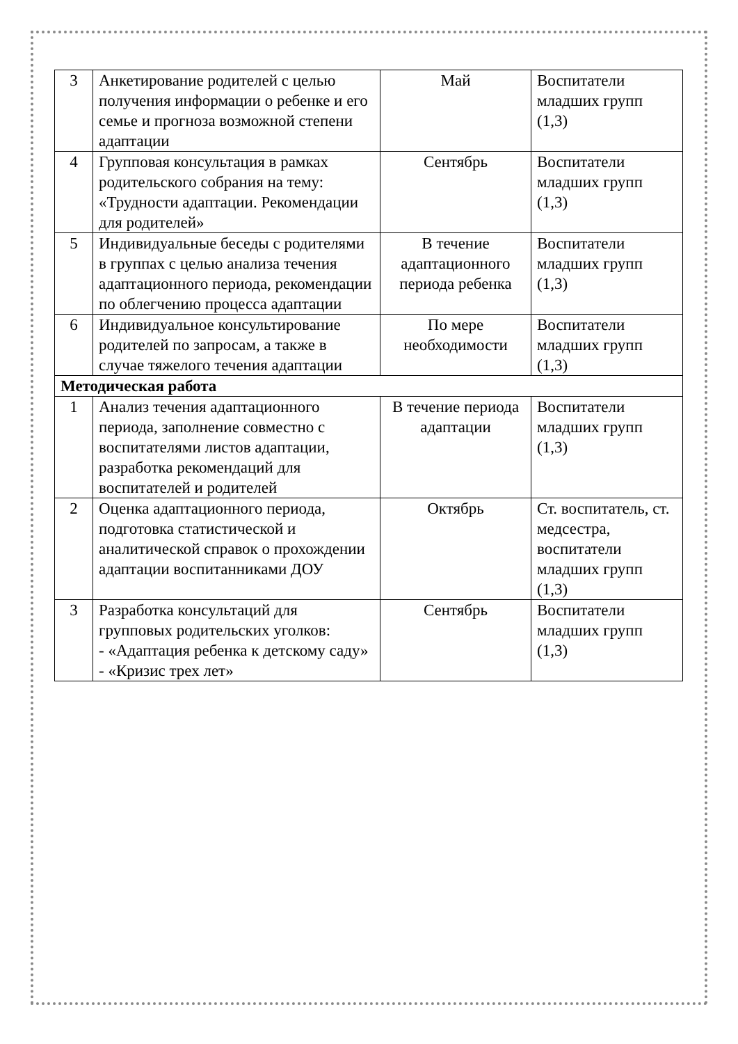| 3 | Анкетирование родителей с целью получения информации о ребенке и его семье и прогноза возможной степени адаптации | Май | Воспитатели младших групп (1,3) |
| 4 | Групповая консультация в рамках родительского собрания на тему: «Трудности адаптации. Рекомендации для родителей» | Сентябрь | Воспитатели младших групп (1,3) |
| 5 | Индивидуальные беседы с родителями в группах с целью анализа течения адаптационного периода, рекомендации по облегчению процесса адаптации | В течение адаптационного периода ребенка | Воспитатели младших групп (1,3) |
| 6 | Индивидуальное консультирование родителей по запросам, а также в случае тяжелого течения адаптации | По мере необходимости | Воспитатели младших групп (1,3) |
| Методическая работа | | | |
| 1 | Анализ течения адаптационного периода, заполнение совместно с воспитателями листов адаптации, разработка рекомендаций для воспитателей и родителей | В течение периода адаптации | Воспитатели младших групп (1,3) |
| 2 | Оценка адаптационного периода, подготовка статистической и аналитической справок о прохождении адаптации воспитанниками ДОУ | Октябрь | Ст. воспитатель, ст. медсестра, воспитатели младших групп (1,3) |
| 3 | Разработка консультаций для групповых родительских уголков: - «Адаптация ребенка к детскому саду» - «Кризис трех лет» | Сентябрь | Воспитатели младших групп (1,3) |